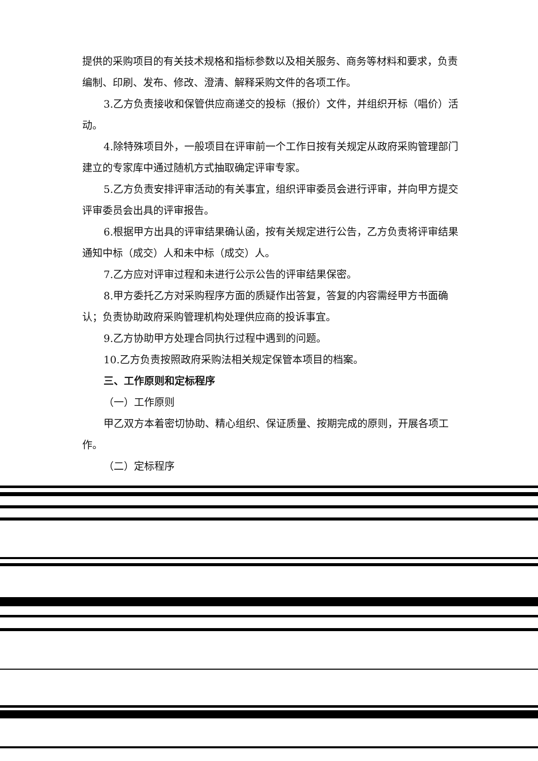提供的采购项目的有关技术规格和指标参数以及相关服务、商务等材料和要求，负责编制、印刷、发布、修改、澄清、解释采购文件的各项工作。
3.乙方负责接收和保管供应商递交的投标（报价）文件，并组织开标（唱价）活动。
4.除特殊项目外，一般项目在评审前一个工作日按有关规定从政府采购管理部门建立的专家库中通过随机方式抽取确定评审专家。
5.乙方负责安排评审活动的有关事宜，组织评审委员会进行评审，并向甲方提交评审委员会出具的评审报告。
6.根据甲方出具的评审结果确认函，按有关规定进行公告，乙方负责将评审结果通知中标（成交）人和未中标（成交）人。
7.乙方应对评审过程和未进行公示公告的评审结果保密。
8.甲方委托乙方对采购程序方面的质疑作出答复，答复的内容需经甲方书面确认；负责协助政府采购管理机构处理供应商的投诉事宜。
9.乙方协助甲方处理合同执行过程中遇到的问题。
10.乙方负责按照政府采购法相关规定保管本项目的档案。
三、工作原则和定标程序
（一）工作原则
甲乙双方本着密切协助、精心组织、保证质量、按期完成的原则，开展各项工作。
（二）定标程序